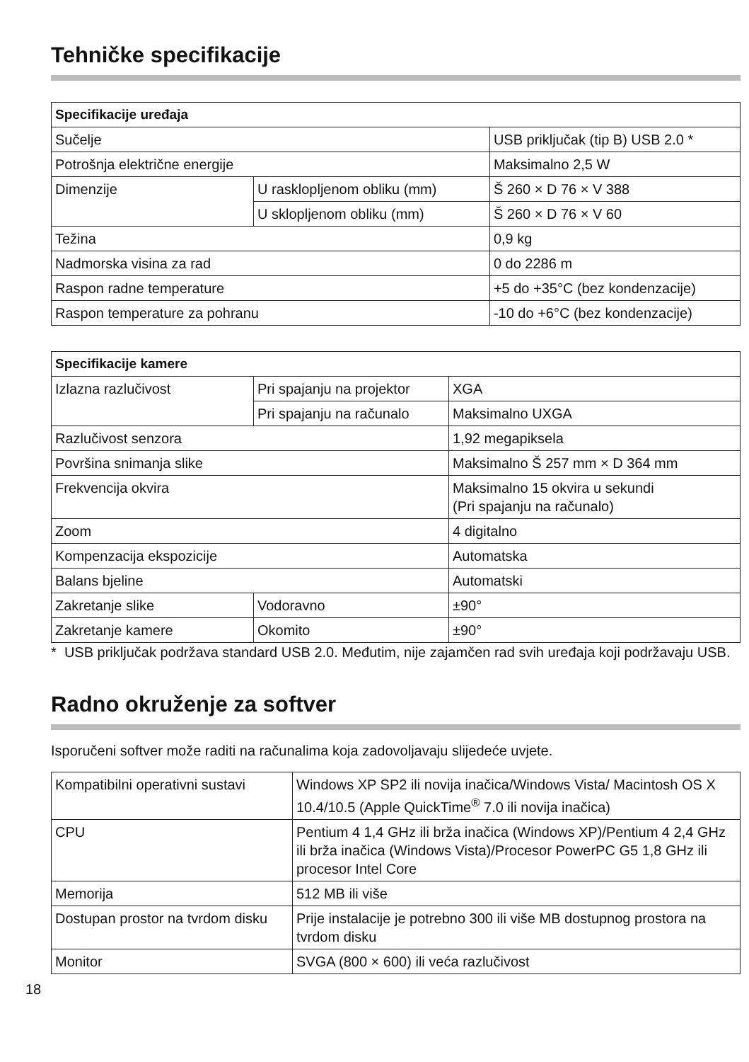Tehničke specifikacije
| Specifikacije uređaja | | |
| --- | --- | --- |
| Sučelje | | USB priključak (tip B) USB 2.0 * |
| Potrošnja električne energije | | Maksimalno 2,5 W |
| Dimenzije | U rasklopljenom obliku (mm) | Š 260 × D 76 × V 388 |
| | U sklopljenom obliku (mm) | Š 260 × D 76 × V 60 |
| Težina | | 0,9 kg |
| Nadmorska visina za rad | | 0 do 2286 m |
| Raspon radne temperature | | +5 do +35°C (bez kondenzacije) |
| Raspon temperature za pohranu | | -10 do +6°C (bez kondenzacije) |
| Specifikacije kamere | | |
| --- | --- | --- |
| Izlazna razlučivost | Pri spajanju na projektor | XGA |
| | Pri spajanju na računalo | Maksimalno UXGA |
| Razlučivost senzora | | 1,92 megapiksela |
| Površina snimanja slike | | Maksimalno Š 257 mm × D 364 mm |
| Frekvencija okvira | | Maksimalno 15 okvira u sekundi (Pri spajanju na računalo) |
| Zoom | | 4 digitalno |
| Kompenzacija ekspozicije | | Automatska |
| Balans bjeline | | Automatski |
| Zakretanje slike | Vodoravno | ±90° |
| Zakretanje kamere | Okomito | ±90° |
* USB priključak podržava standard USB 2.0. Međutim, nije zajamčen rad svih uređaja koji podržavaju USB.
Radno okruženje za softver
Isporučeni softver može raditi na računalima koja zadovoljavaju slijedeće uvjete.
| Kompatibilni operativni sustavi | Windows XP SP2 ili novija inačica/Windows Vista/ Macintosh OS X 10.4/10.5 (Apple QuickTime<sup>®</sup> 7.0 ili novija inačica) |
| CPU | Pentium 4 1,4 GHz ili brža inačica (Windows XP)/Pentium 4 2,4 GHz ili brža inačica (Windows Vista)/Procesor PowerPC G5 1,8 GHz ili procesor Intel Core |
| Memorija | 512 MB ili više |
| Dostupan prostor na tvrdom disku | Prije instalacije je potrebno 300 ili više MB dostupnog prostora na tvrdom disku |
| Monitor | SVGA (800 × 600) ili veća razlučivost |
18